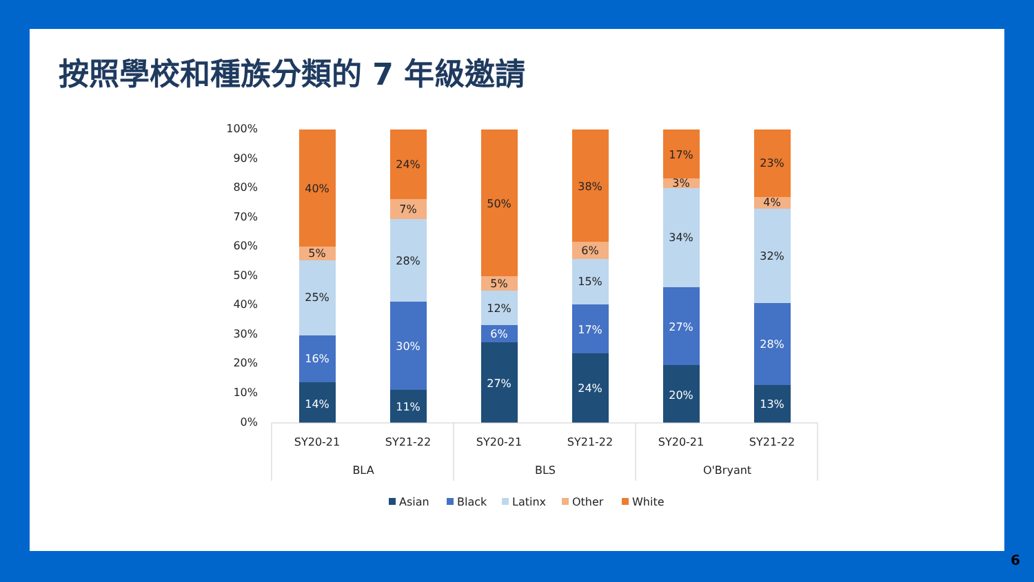按照學校和種族分類的 7 年級邀請
100%
90%
80%
70%
60%
50%
40%
30%
20%
10%
0%
40%
5%
25%
16%
14%
24%
7%
28%
30%
11%
50%
5%
12%
6%
27%
38%
6%
15%
17%
24%
17%
3%
34%
27%
20%
23%
4%
32%
28%
13%
SY20-21
SY21-22
SY20-21
SY21-22
SY20-21
SY21-22
BLA
BLS
O'Bryant
Asian
Black
Latinx
Other
White
6